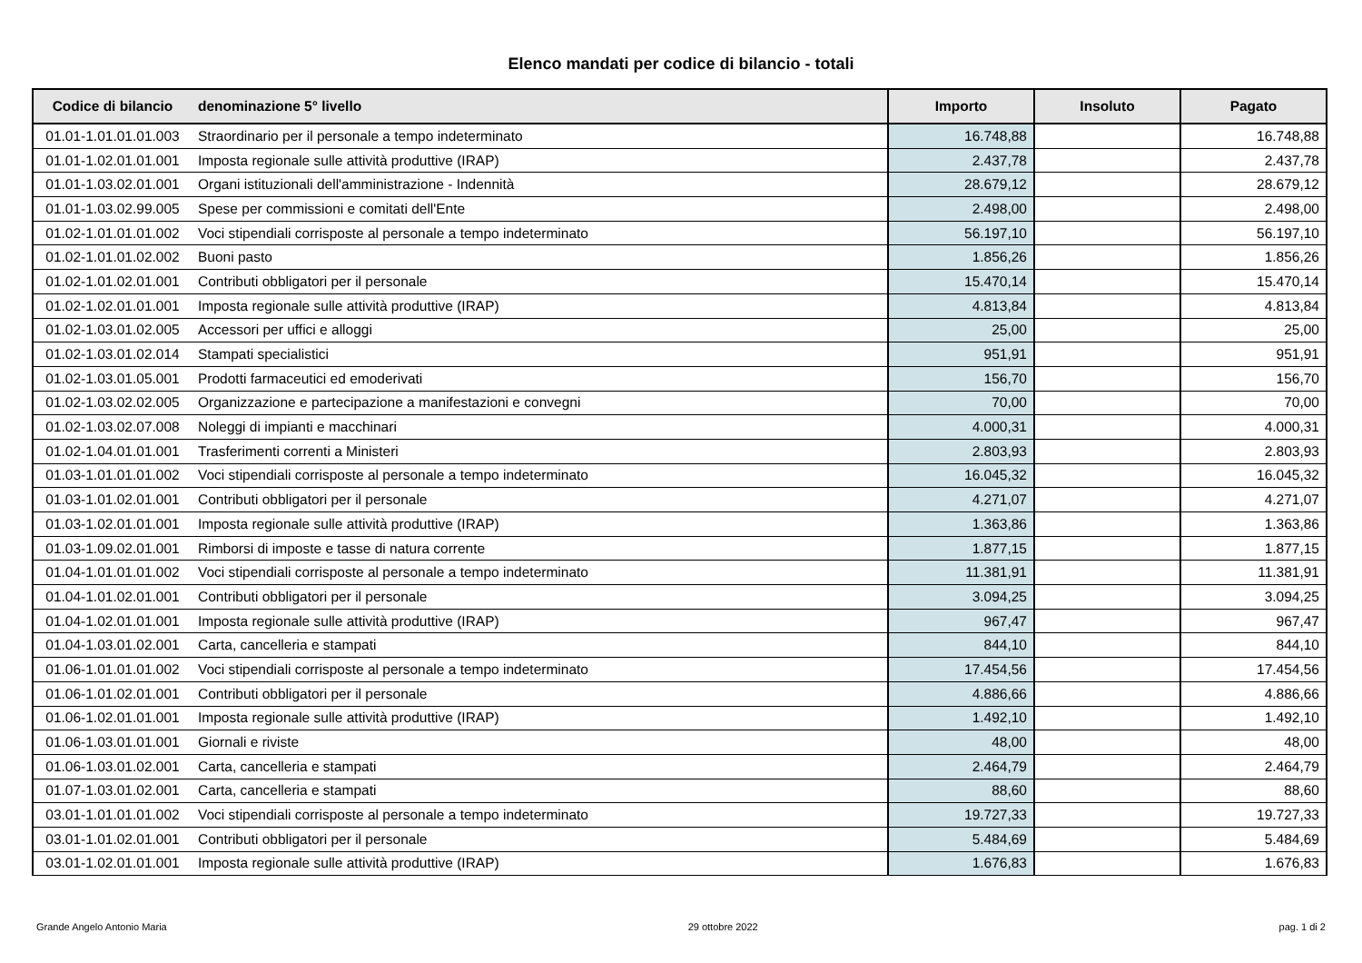Elenco mandati per codice di bilancio - totali
| Codice di bilancio | denominazione 5° livello | Importo | Insoluto | Pagato |
| --- | --- | --- | --- | --- |
| 01.01-1.01.01.01.003 | Straordinario per il personale a tempo indeterminato | 16.748,88 | | 16.748,88 |
| 01.01-1.02.01.01.001 | Imposta regionale sulle attività produttive (IRAP) | 2.437,78 | | 2.437,78 |
| 01.01-1.03.02.01.001 | Organi istituzionali dell'amministrazione - Indennità | 28.679,12 | | 28.679,12 |
| 01.01-1.03.02.99.005 | Spese per commissioni e comitati dell'Ente | 2.498,00 | | 2.498,00 |
| 01.02-1.01.01.01.002 | Voci stipendiali corrisposte al personale a tempo indeterminato | 56.197,10 | | 56.197,10 |
| 01.02-1.01.01.02.002 | Buoni pasto | 1.856,26 | | 1.856,26 |
| 01.02-1.01.02.01.001 | Contributi obbligatori per il personale | 15.470,14 | | 15.470,14 |
| 01.02-1.02.01.01.001 | Imposta regionale sulle attività produttive (IRAP) | 4.813,84 | | 4.813,84 |
| 01.02-1.03.01.02.005 | Accessori per uffici e alloggi | 25,00 | | 25,00 |
| 01.02-1.03.01.02.014 | Stampati specialistici | 951,91 | | 951,91 |
| 01.02-1.03.01.05.001 | Prodotti farmaceutici ed emoderivati | 156,70 | | 156,70 |
| 01.02-1.03.02.02.005 | Organizzazione e partecipazione a manifestazioni e convegni | 70,00 | | 70,00 |
| 01.02-1.03.02.07.008 | Noleggi di impianti e macchinari | 4.000,31 | | 4.000,31 |
| 01.02-1.04.01.01.001 | Trasferimenti correnti a Ministeri | 2.803,93 | | 2.803,93 |
| 01.03-1.01.01.01.002 | Voci stipendiali corrisposte al personale a tempo indeterminato | 16.045,32 | | 16.045,32 |
| 01.03-1.01.02.01.001 | Contributi obbligatori per il personale | 4.271,07 | | 4.271,07 |
| 01.03-1.02.01.01.001 | Imposta regionale sulle attività produttive (IRAP) | 1.363,86 | | 1.363,86 |
| 01.03-1.09.02.01.001 | Rimborsi di imposte e tasse di natura corrente | 1.877,15 | | 1.877,15 |
| 01.04-1.01.01.01.002 | Voci stipendiali corrisposte al personale a tempo indeterminato | 11.381,91 | | 11.381,91 |
| 01.04-1.01.02.01.001 | Contributi obbligatori per il personale | 3.094,25 | | 3.094,25 |
| 01.04-1.02.01.01.001 | Imposta regionale sulle attività produttive (IRAP) | 967,47 | | 967,47 |
| 01.04-1.03.01.02.001 | Carta, cancelleria e stampati | 844,10 | | 844,10 |
| 01.06-1.01.01.01.002 | Voci stipendiali corrisposte al personale a tempo indeterminato | 17.454,56 | | 17.454,56 |
| 01.06-1.01.02.01.001 | Contributi obbligatori per il personale | 4.886,66 | | 4.886,66 |
| 01.06-1.02.01.01.001 | Imposta regionale sulle attività produttive (IRAP) | 1.492,10 | | 1.492,10 |
| 01.06-1.03.01.01.001 | Giornali e riviste | 48,00 | | 48,00 |
| 01.06-1.03.01.02.001 | Carta, cancelleria e stampati | 2.464,79 | | 2.464,79 |
| 01.07-1.03.01.02.001 | Carta, cancelleria e stampati | 88,60 | | 88,60 |
| 03.01-1.01.01.01.002 | Voci stipendiali corrisposte al personale a tempo indeterminato | 19.727,33 | | 19.727,33 |
| 03.01-1.01.02.01.001 | Contributi obbligatori per il personale | 5.484,69 | | 5.484,69 |
| 03.01-1.02.01.01.001 | Imposta regionale sulle attività produttive (IRAP) | 1.676,83 | | 1.676,83 |
Grande Angelo Antonio Maria 29 ottobre 2022 pag. 1 di 2